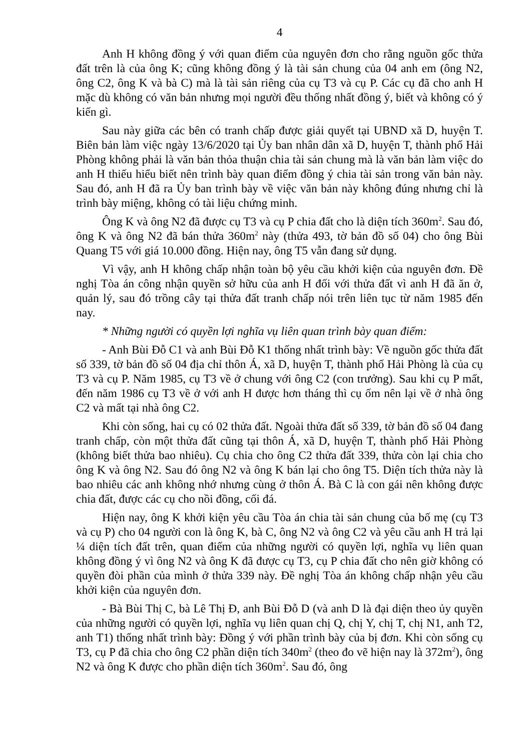4
Anh H không đồng ý với quan điểm của nguyên đơn cho rằng nguồn gốc thửa đất trên là của ông K; cũng không đồng ý là tài sản chung của 04 anh em (ông N2, ông C2, ông K và bà C) mà là tài sản riêng của cụ T3 và cụ P. Các cụ đã cho anh H mặc dù không có văn bản nhưng mọi người đều thống nhất đồng ý, biết và không có ý kiến gì.
Sau này giữa các bên có tranh chấp được giải quyết tại UBND xã D, huyện T. Biên bản làm việc ngày 13/6/2020 tại Ủy ban nhân dân xã D, huyện T, thành phố Hải Phòng không phải là văn bản thỏa thuận chia tài sản chung mà là văn bản làm việc do anh H thiếu hiểu biết nên trình bày quan điểm đồng ý chia tài sản trong văn bản này. Sau đó, anh H đã ra Ủy ban trình bày về việc văn bản này không đúng nhưng chỉ là trình bày miệng, không có tài liệu chứng minh.
Ông K và ông N2 đã được cụ T3 và cụ P chia đất cho là diện tích 360m<sup>2</sup>. Sau đó, ông K và ông N2 đã bán thửa 360m<sup>2</sup> này (thửa 493, tờ bản đồ số 04) cho ông Bùi Quang T5 với giá 10.000 đồng. Hiện nay, ông T5 vẫn đang sử dụng.
Vì vậy, anh H không chấp nhận toàn bộ yêu cầu khởi kiện của nguyên đơn. Đề nghị Tòa án công nhận quyền sở hữu của anh H đối với thửa đất vì anh H đã ăn ở, quản lý, sau đó trồng cây tại thửa đất tranh chấp nói trên liên tục từ năm 1985 đến nay.
* Những người có quyền lợi nghĩa vụ liên quan trình bày quan điểm:
- Anh Bùi Đỗ C1 và anh Bùi Đỗ K1 thống nhất trình bày: Về nguồn gốc thửa đất số 339, tờ bản đồ số 04 địa chỉ thôn Á, xã D, huyện T, thành phố Hải Phòng là của cụ T3 và cụ P. Năm 1985, cụ T3 về ở chung với ông C2 (con trưởng). Sau khi cụ P mất, đến năm 1986 cụ T3 về ở với anh H được hơn tháng thì cụ ốm nên lại về ở nhà ông C2 và mất tại nhà ông C2.
Khi còn sống, hai cụ có 02 thửa đất. Ngoài thửa đất số 339, tờ bản đồ số 04 đang tranh chấp, còn một thửa đất cũng tại thôn Á, xã D, huyện T, thành phố Hải Phòng (không biết thửa bao nhiêu). Cụ chia cho ông C2 thửa đất 339, thửa còn lại chia cho ông K và ông N2. Sau đó ông N2 và ông K bán lại cho ông T5. Diện tích thửa này là bao nhiêu các anh không nhớ nhưng cùng ở thôn Á. Bà C là con gái nên không được chia đất, được các cụ cho nồi đồng, cối đá.
Hiện nay, ông K khởi kiện yêu cầu Tòa án chia tài sản chung của bố mẹ (cụ T3 và cụ P) cho 04 người con là ông K, bà C, ông N2 và ông C2 và yêu cầu anh H trả lại ¼ diện tích đất trên, quan điểm của những người có quyền lợi, nghĩa vụ liên quan không đồng ý vì ông N2 và ông K đã được cụ T3, cụ P chia đất cho nên giờ không có quyền đòi phần của mình ở thửa 339 này. Đề nghị Tòa án không chấp nhận yêu cầu khởi kiện của nguyên đơn.
- Bà Bùi Thị C, bà Lê Thị Đ, anh Bùi Đỗ D (và anh D là đại diện theo ủy quyền của những người có quyền lợi, nghĩa vụ liên quan chị Q, chị Y, chị T, chị N1, anh T2, anh T1) thống nhất trình bày: Đồng ý với phần trình bày của bị đơn. Khi còn sống cụ T3, cụ P đã chia cho ông C2 phần diện tích 340m<sup>2</sup> (theo đo vẽ hiện nay là 372m<sup>2</sup>), ông N2 và ông K được cho phần diện tích 360m<sup>2</sup>. Sau đó, ông